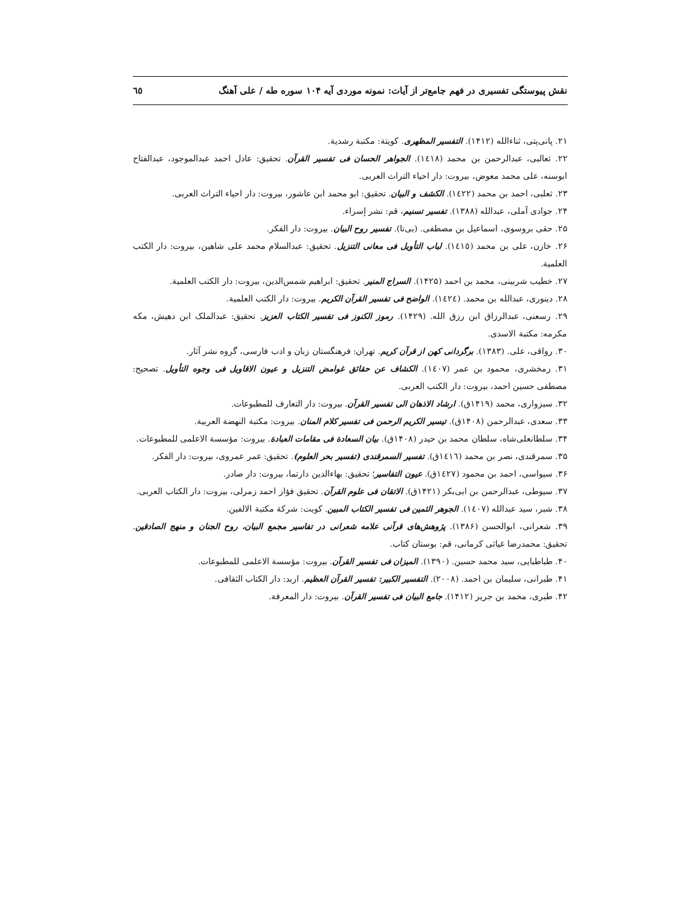نقش پیوستگی تفسیری در فهم جامع‌تر از آیات: نمونه موردی آیه ۱۰۴ سوره طه / علی آهنگ ٦٥
۲۱. پانی‌پتی، ثناءالله (۱۴۱۲). التفسیر المظهری. کویتة: مکتبة رشدیة.
۲۲. ثعالبی، عبدالرحمن بن محمد (١٤١٨). الجواهر الحسان فی تفسیر القرآن. تحقیق: عادل احمد عبدالموجود، عبدالفتاح ابوسنه، علی محمد معوض، بیروت: دار احیاء التراث العربی.
۲۳. ثعلبی، احمد بن محمد (١٤٢٢). الکشف و البیان. تحقیق: ابو محمد ابن عاشور، بیروت: دار احیاء التراث العربی.
۲۴. جوادی آملی، عبدالله (۱۳۸۸). تفسیر تسنیم، قم: نشر إسراء.
۲۵. حقی بروسوی، اسماعیل بن مصطفی. (بی‌تا). تفسیر روح البیان. بیروت: دار الفکر.
۲۶. خازن، علی بن محمد (١٤١٥). لباب التأویل فی معانی التنزیل. تحقیق: عبدالسلام محمد علی شاهین، بیروت: دار الکتب العلمیة.
۲۷. خطیب شربینی، محمد بن احمد (۱۴۲۵). السراج المنیر. تحقیق: ابراهیم شمس‌الدین، بیروت: دار الکتب العلمیة.
۲۸. دینوری، عبدالله بن محمد. (١٤٢٤). الواضح فی تفسیر القرآن الکریم. بیروت: دار الکتب العلمیة.
۲۹. رسعنی، عبدالرزاق ابن رزق الله. (۱۴۲۹). رموز الکنوز فی تفسیر الکتاب العزیز. تحقیق: عبدالملک ابن دهیش، مکه مکرمه: مکتبة الاسدی.
۳۰. رواقی، علی. (۱۳۸۳). برگردانی کهن از قرآن کریم. تهران: فرهنگستان زبان و ادب فارسی، گروه نشر آثار.
۳۱. زمخشری، محمود بن عمر (١٤٠٧). الکشاف عن حقائق غوامض التنزیل و عیون الاقاویل فی وجوه التأویل. تصحیح: مصطفی حسین احمد، بیروت: دار الکتب العربی.
۳۲. سبزواری، محمد (۱۴۱۹ق). ارشاد الاذهان الی تفسیر القرآن. بیروت: دار التعارف للمطبوعات.
۳۳. سعدی، عبدالرحمن (۱۴۰۸ق). تیسیر الکریم الرحمن فی تفسیر کلام المنان. بیروت: مکتبة النهضة العربیة.
۳۴. سلطانعلی‌شاه، سلطان محمد بن حیدر (۱۴۰۸ق). بیان السعادة فی مقامات العبادة. بیروت: مؤسسة الاعلمی للمطبوعات.
۳۵. سمرقندی، نصر بن محمد (١٤١٦ق). تفسیر السمرقندی (تفسیر بحر العلوم). تحقیق: عمر عمروی، بیروت: دار الفکر.
۳۶. سیواسی، احمد بن محمود (١٤٢٧ق). عیون التفاسیر؛ تحقیق: بهاءالدین دارتما، بیروت: دار صادر.
۳۷. سیوطی، عبدالرحمن بن ابی‌بکر (۱۴۲۱ق). الاتقان فی علوم القرآن. تحقیق فؤاز احمد زمرلی، بیروت: دار الکتاب العربی.
۳۸. شبر، سید عبدالله (١٤٠٧). الجوهر الثمین فی تفسیر الکتاب المبین. کویت: شرکة مکتبة الالفین.
۳۹. شعرانی، ابوالحسن (۱۳۸۶). پژوهش‌های قرآنی علامه شعرانی در تفاسیر مجمع البیان، روح الجنان و منهج الصادقین. تحقیق: محمدرضا غیاثی کرمانی، قم: بوستان کتاب.
۴۰. طباطبایی، سید محمد حسین. (۱۳۹۰). المیزان فی تفسیر القرآن. بیروت: مؤسسة الاعلمی للمطبوعات.
۴۱. طبرانی، سلیمان بن احمد. (۲۰۰۸). التفسیر الکبیر: تفسیر القرآن العظیم. اربد: دار الکتاب الثقافی.
۴۲. طبری، محمد بن جریر (۱۴۱۲). جامع البیان فی تفسیر القرآن. بیروت: دار المعرفة.